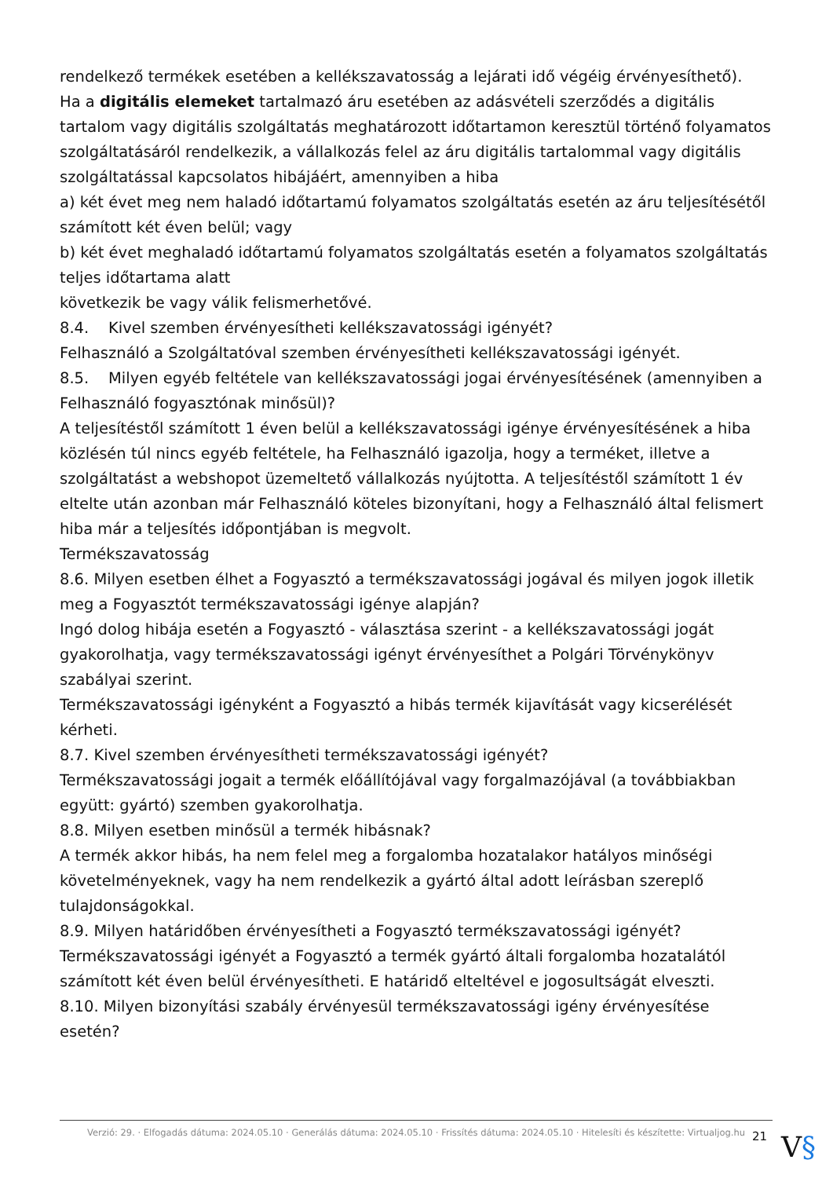rendelkező termékek esetében a kellékszavatosság a lejárati idő végéig érvényesíthető).
Ha a digitális elemeket tartalmazó áru esetében az adásvételi szerződés a digitális tartalom vagy digitális szolgáltatás meghatározott időtartamon keresztül történő folyamatos szolgáltatásáról rendelkezik, a vállalkozás felel az áru digitális tartalommal vagy digitális szolgáltatással kapcsolatos hibájáért, amennyiben a hiba
a) két évet meg nem haladó időtartamú folyamatos szolgáltatás esetén az áru teljesítésétől számított két éven belül; vagy
b) két évet meghaladó időtartamú folyamatos szolgáltatás esetén a folyamatos szolgáltatás teljes időtartama alatt
következik be vagy válik felismerhetővé.
8.4. Kivel szemben érvényesítheti kellékszavatossági igényét?
Felhasználó a Szolgáltatóval szemben érvényesítheti kellékszavatossági igényét.
8.5. Milyen egyéb feltétele van kellékszavatossági jogai érvényesítésének (amennyiben a Felhasználó fogyasztónak minősül)?
A teljesítéstől számított 1 éven belül a kellékszavatossági igénye érvényesítésének a hiba közlésén túl nincs egyéb feltétele, ha Felhasználó igazolja, hogy a terméket, illetve a szolgáltatást a webshopot üzemeltető vállalkozás nyújtotta. A teljesítéstől számított 1 év eltelte után azonban már Felhasználó köteles bizonyítani, hogy a Felhasználó által felismert hiba már a teljesítés időpontjában is megvolt.
Termékszavatosság
8.6. Milyen esetben élhet a Fogyasztó a termékszavatossági jogával és milyen jogok illetik meg a Fogyasztót termékszavatossági igénye alapján?
Ingó dolog hibája esetén a Fogyasztó - választása szerint - a kellékszavatossági jogát gyakorolhatja, vagy termékszavatossági igényt érvényesíthet a Polgári Törvénykönyv szabályai szerint.
Termékszavatossági igényként a Fogyasztó a hibás termék kijavítását vagy kicserélését kérheti.
8.7. Kivel szemben érvényesítheti termékszavatossági igényét?
Termékszavatossági jogait a termék előállítójával vagy forgalmazójával (a továbbiakban együtt: gyártó) szemben gyakorolhatja.
8.8. Milyen esetben minősül a termék hibásnak?
A termék akkor hibás, ha nem felel meg a forgalomba hozatalakor hatályos minőségi követelményeknek, vagy ha nem rendelkezik a gyártó által adott leírásban szereplő tulajdonságokkal.
8.9. Milyen határidőben érvényesítheti a Fogyasztó termékszavatossági igényét?
Termékszavatossági igényét a Fogyasztó a termék gyártó általi forgalomba hozatalától számított két éven belül érvényesítheti. E határidő elteltével e jogosultságát elveszti.
8.10. Milyen bizonyítási szabály érvényesül termékszavatossági igény érvényesítése esetén?
Verzió: 29. · Elfogadás dátuma: 2024.05.10 · Generálás dátuma: 2024.05.10 · Frissítés dátuma: 2024.05.10 · Hitelesíti és készítette: Virtualjog.hu
21 V§